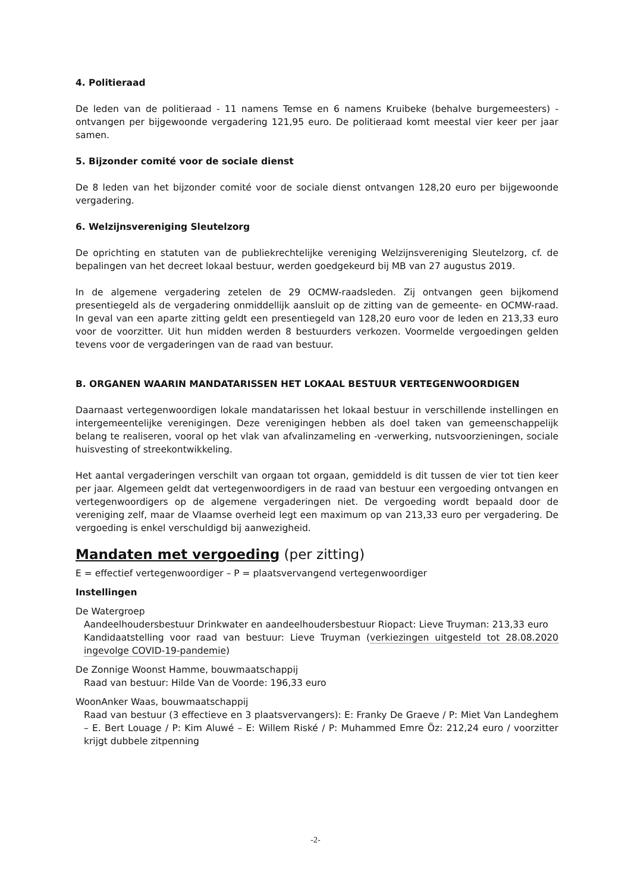4. Politieraad
De leden van de politieraad - 11 namens Temse en 6 namens Kruibeke (behalve burgemeesters) - ontvangen per bijgewoonde vergadering 121,95 euro. De politieraad komt meestal vier keer per jaar samen.
5. Bijzonder comité voor de sociale dienst
De 8 leden van het bijzonder comité voor de sociale dienst ontvangen 128,20 euro per bijgewoonde vergadering.
6. Welzijnsvereniging Sleutelzorg
De oprichting en statuten van de publiekrechtelijke vereniging Welzijnsvereniging Sleutelzorg, cf. de bepalingen van het decreet lokaal bestuur, werden goedgekeurd bij MB van 27 augustus 2019.
In de algemene vergadering zetelen de 29 OCMW-raadsleden. Zij ontvangen geen bijkomend presentiegeld als de vergadering onmiddellijk aansluit op de zitting van de gemeente- en OCMW-raad. In geval van een aparte zitting geldt een presentiegeld van 128,20 euro voor de leden en 213,33 euro voor de voorzitter. Uit hun midden werden 8 bestuurders verkozen. Voormelde vergoedingen gelden tevens voor de vergaderingen van de raad van bestuur.
B. ORGANEN WAARIN MANDATARISSEN HET LOKAAL BESTUUR VERTEGENWOORDIGEN
Daarnaast vertegenwoordigen lokale mandatarissen het lokaal bestuur in verschillende instellingen en intergemeentelijke verenigingen. Deze verenigingen hebben als doel taken van gemeenschappelijk belang te realiseren, vooral op het vlak van afvalinzameling en -verwerking, nutsvoorzieningen, sociale huisvesting of streekontwikkeling.
Het aantal vergaderingen verschilt van orgaan tot orgaan, gemiddeld is dit tussen de vier tot tien keer per jaar. Algemeen geldt dat vertegenwoordigers in de raad van bestuur een vergoeding ontvangen en vertegenwoordigers op de algemene vergaderingen niet. De vergoeding wordt bepaald door de vereniging zelf, maar de Vlaamse overheid legt een maximum op van 213,33 euro per vergadering. De vergoeding is enkel verschuldigd bij aanwezigheid.
Mandaten met vergoeding (per zitting)
E = effectief vertegenwoordiger – P = plaatsvervangend vertegenwoordiger
Instellingen
De Watergroep
Aandeelhoudersbestuur Drinkwater en aandeelhoudersbestuur Riopact: Lieve Truyman: 213,33 euro
Kandidaatstelling voor raad van bestuur: Lieve Truyman (verkiezingen uitgesteld tot 28.08.2020 ingevolge COVID-19-pandemie)
De Zonnige Woonst Hamme, bouwmaatschappij
Raad van bestuur: Hilde Van de Voorde: 196,33 euro
WoonAnker Waas, bouwmaatschappij
Raad van bestuur (3 effectieve en 3 plaatsvervangers): E: Franky De Graeve / P: Miet Van Landeghem – E. Bert Louage / P: Kim Aluwé – E: Willem Riské / P: Muhammed Emre Öz: 212,24 euro / voorzitter krijgt dubbele zitpenning
-2-